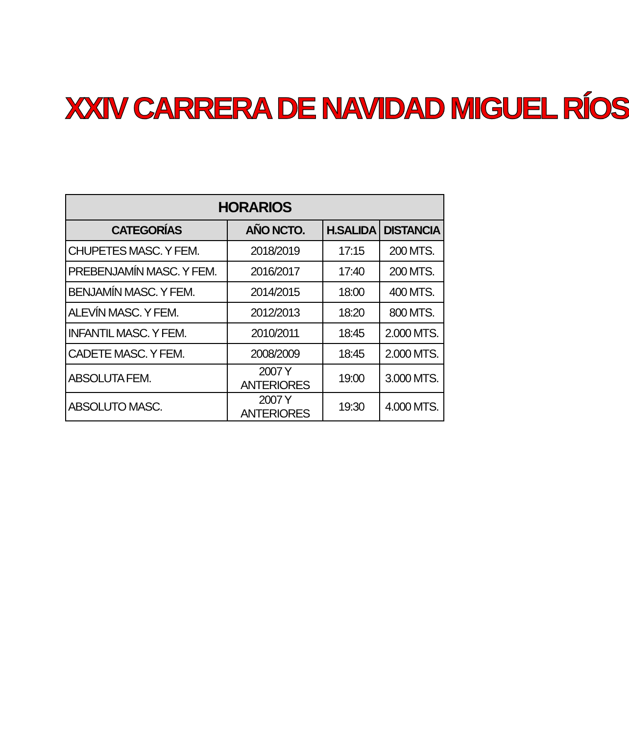XXIV CARRERA DE NAVIDAD MIGUEL RÍOS
| HORARIOS | | | |
| --- | --- | --- | --- |
| CATEGORÍAS | AÑO NCTO. | H.SALIDA | DISTANCIA |
| CHUPETES MASC. Y FEM. | 2018/2019 | 17:15 | 200 MTS. |
| PREBENJAMÍN MASC. Y FEM. | 2016/2017 | 17:40 | 200 MTS. |
| BENJAMÍN MASC. Y FEM. | 2014/2015 | 18:00 | 400 MTS. |
| ALEVÍN MASC. Y FEM. | 2012/2013 | 18:20 | 800 MTS. |
| INFANTIL MASC. Y FEM. | 2010/2011 | 18:45 | 2.000 MTS. |
| CADETE MASC. Y FEM. | 2008/2009 | 18:45 | 2.000 MTS. |
| ABSOLUTA FEM. | 2007 Y ANTERIORES | 19:00 | 3.000 MTS. |
| ABSOLUTO MASC. | 2007 Y ANTERIORES | 19:30 | 4.000 MTS. |